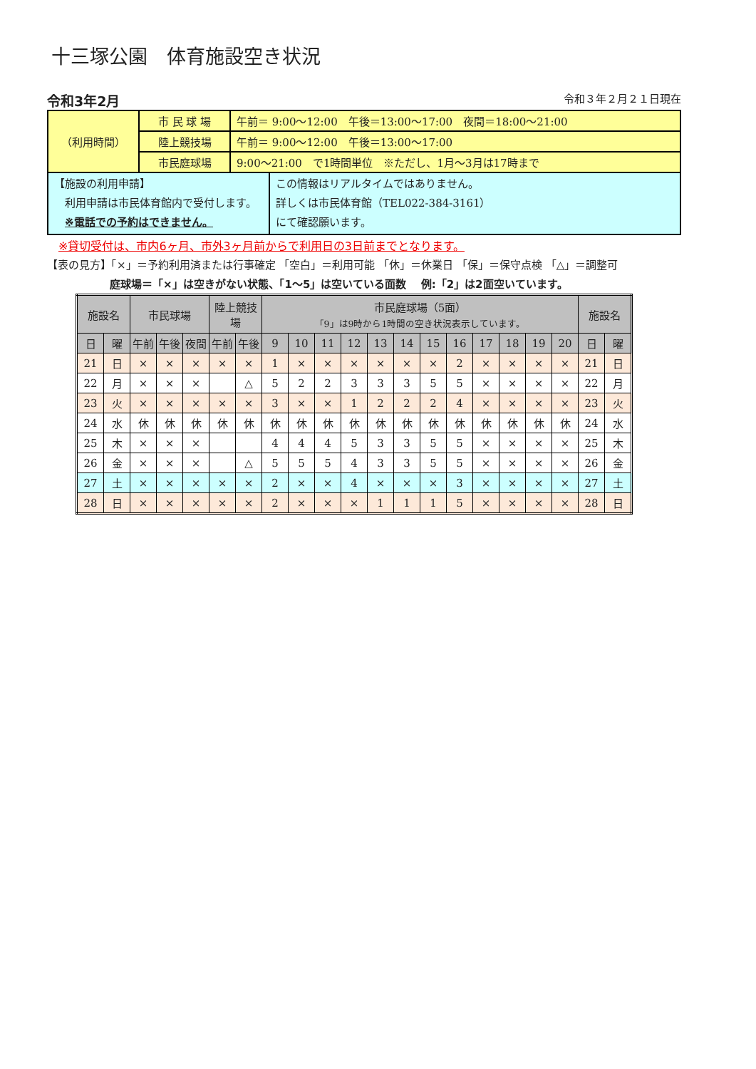十三塚公園　体育施設空き状況
令和3年2月 令和３年２月２１日現在
| （利用時間） | 市 民 球 場 | 午前＝ 9:00～12:00 午後＝13:00～17:00 夜間＝18:00～21:00 | |
| | 陸上競技場 | 午前＝ 9:00～12:00 午後＝13:00～17:00 | |
| | 市民庭球場 | 9:00～21:00 で1時間単位 ※ただし、1月～3月は17時まで | |
| 【施設の利用申請】 利用申請は市民体育館内で受付します。 ※電話での予約はできません。 | | | この情報はリアルタイムではありません。 詳しくは市民体育館（TEL022-384-3161） にて確認願います。 |
※貸切受付は、市内6ヶ月、市外3ヶ月前からで利用日の3日前までとなります。
【表の見方】「×」＝予約利用済または行事確定 「空白」＝利用可能 「休」＝休業日 「保」＝保守点検 「△」＝調整可
庭球場＝「×」は空きがない状態、「1～5」は空いている面数　 例:「2」は2面空いています。
| 施設名 | | 市民球場 | | | 陸上競技場 | | 市民庭球場（5面） 「9」は9時から1時間の空き状況表示しています。 | | | | | | | | | | | | 施設名 | |
| --- | --- | --- | --- | --- | --- | --- | --- | --- | --- | --- | --- | --- | --- | --- | --- | --- | --- | --- | --- | --- |
| 日 | 曜 | 午前 | 午後 | 夜間 | 午前 | 午後 | 9 | 10 | 11 | 12 | 13 | 14 | 15 | 16 | 17 | 18 | 19 | 20 | 日 | 曜 |
| 21 | 日 | × | × | × | × | × | 1 | × | × | × | × | × | × | 2 | × | × | × | × | 21 | 日 |
| 22 | 月 | × | × | × | | △ | 5 | 2 | 2 | 3 | 3 | 3 | 5 | 5 | × | × | × | × | 22 | 月 |
| 23 | 火 | × | × | × | × | × | 3 | × | × | 1 | 2 | 2 | 2 | 4 | × | × | × | × | 23 | 火 |
| 24 | 水 | 休 | 休 | 休 | 休 | 休 | 休 | 休 | 休 | 休 | 休 | 休 | 休 | 休 | 休 | 休 | 休 | 休 | 24 | 水 |
| 25 | 木 | × | × | × | | | 4 | 4 | 4 | 5 | 3 | 3 | 5 | 5 | × | × | × | × | 25 | 木 |
| 26 | 金 | × | × | × | | △ | 5 | 5 | 5 | 4 | 3 | 3 | 5 | 5 | × | × | × | × | 26 | 金 |
| 27 | 土 | × | × | × | × | × | 2 | × | × | 4 | × | × | × | 3 | × | × | × | × | 27 | 土 |
| 28 | 日 | × | × | × | × | × | 2 | × | × | × | 1 | 1 | 1 | 5 | × | × | × | × | 28 | 日 |